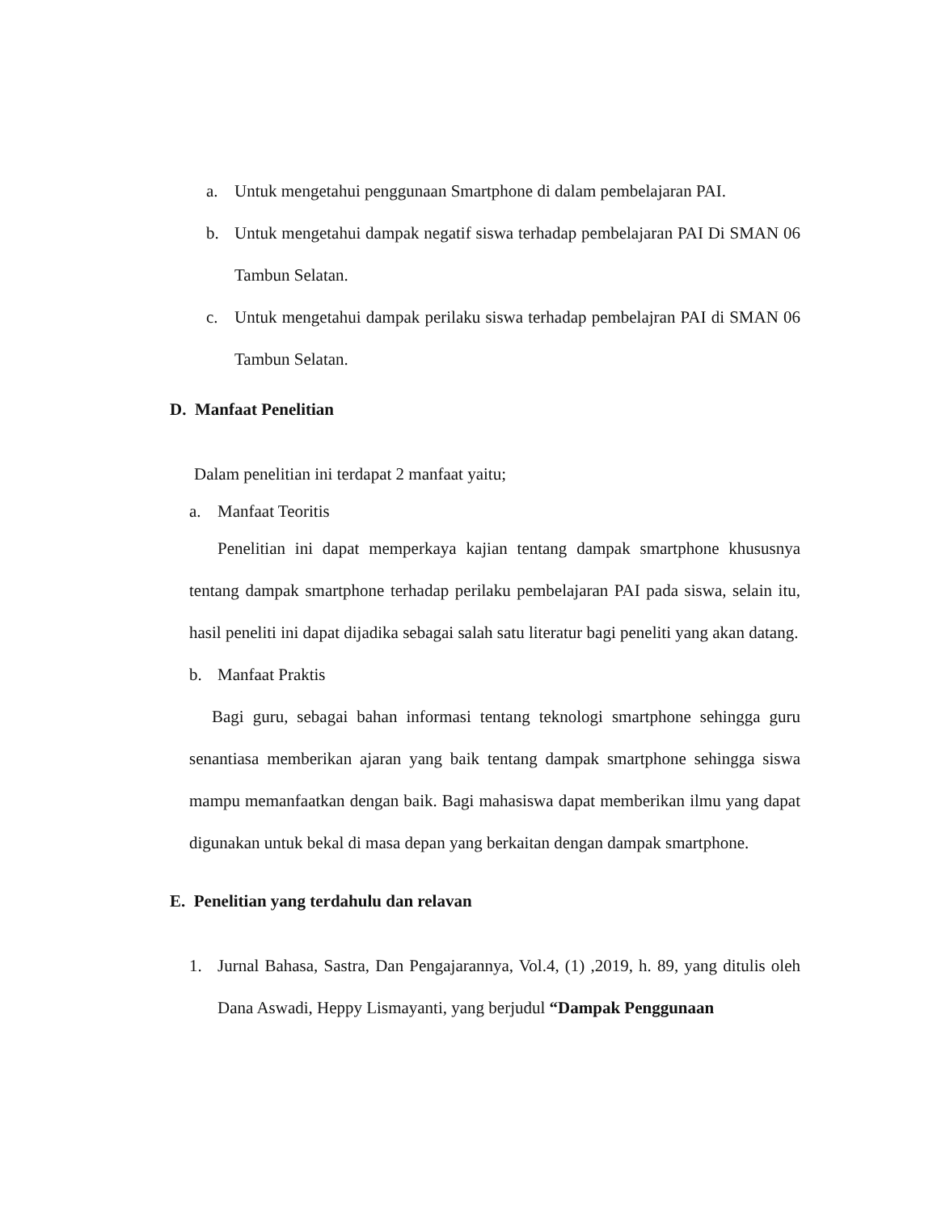a. Untuk mengetahui penggunaan Smartphone di dalam pembelajaran PAI.
b. Untuk mengetahui dampak negatif siswa terhadap pembelajaran PAI Di SMAN 06 Tambun Selatan.
c. Untuk mengetahui dampak perilaku siswa terhadap pembelajran PAI di SMAN 06 Tambun Selatan.
D. Manfaat Penelitian
Dalam penelitian ini terdapat 2 manfaat yaitu;
a. Manfaat Teoritis
Penelitian ini dapat memperkaya kajian tentang dampak smartphone khususnya tentang dampak smartphone terhadap perilaku pembelajaran PAI pada siswa, selain itu, hasil peneliti ini dapat dijadika sebagai salah satu literatur bagi peneliti yang akan datang.
b. Manfaat Praktis
Bagi guru, sebagai bahan informasi tentang teknologi smartphone sehingga guru senantiasa memberikan ajaran yang baik tentang dampak smartphone sehingga siswa mampu memanfaatkan dengan baik. Bagi mahasiswa dapat memberikan ilmu yang dapat digunakan untuk bekal di masa depan yang berkaitan dengan dampak smartphone.
E. Penelitian yang terdahulu dan relavan
1. Jurnal Bahasa, Sastra, Dan Pengajarannya, Vol.4, (1) ,2019, h. 89, yang ditulis oleh Dana Aswadi, Heppy Lismayanti, yang berjudul “Dampak Penggunaan